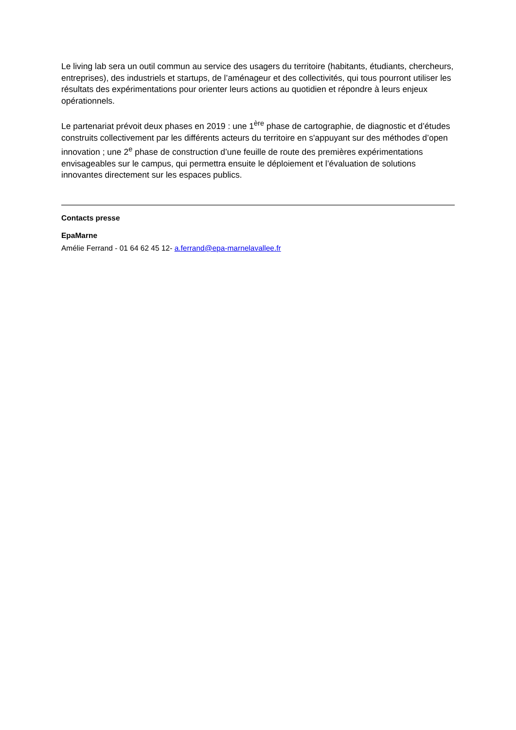Le living lab sera un outil commun au service des usagers du territoire (habitants, étudiants, chercheurs, entreprises), des industriels et startups, de l’aménageur et des collectivités, qui tous pourront utiliser les résultats des expérimentations pour orienter leurs actions au quotidien et répondre à leurs enjeux opérationnels.
Le partenariat prévoit deux phases en 2019 : une 1<sup>ère</sup> phase de cartographie, de diagnostic et d’études construits collectivement par les différents acteurs du territoire en s'appuyant sur des méthodes d’open innovation ; une 2<sup>e</sup> phase de construction d’une feuille de route des premières expérimentations envisageables sur le campus, qui permettra ensuite le déploiement et l’évaluation de solutions innovantes directement sur les espaces publics.
Contacts presse
EpaMarne
Amélie Ferrand - 01 64 62 45 12- a.ferrand@epa-marnelavallee.fr